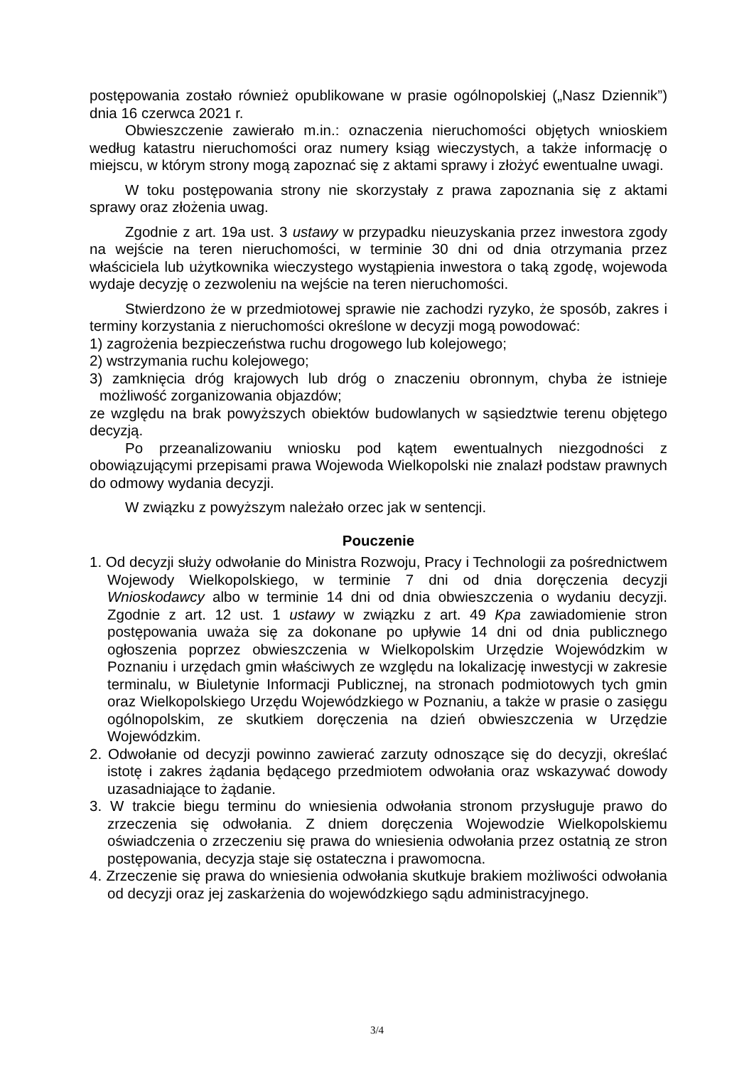postępowania zostało również opublikowane w prasie ogólnopolskiej („Nasz Dziennik”) dnia 16 czerwca 2021 r.
Obwieszczenie zawierało m.in.: oznaczenia nieruchomości objętych wnioskiem według katastru nieruchomości oraz numery ksiąg wieczystych, a także informację o miejscu, w którym strony mogą zapoznać się z aktami sprawy i złożyć ewentualne uwagi.
W toku postępowania strony nie skorzystały z prawa zapoznania się z aktami sprawy oraz złożenia uwag.
Zgodnie z art. 19a ust. 3 ustawy w przypadku nieuzyskania przez inwestora zgody na wejście na teren nieruchomości, w terminie 30 dni od dnia otrzymania przez właściciela lub użytkownika wieczystego wystąpienia inwestora o taką zgodę, wojewoda wydaje decyzję o zezwoleniu na wejście na teren nieruchomości.
Stwierdzono że w przedmiotowej sprawie nie zachodzi ryzyko, że sposób, zakres i terminy korzystania z nieruchomości określone w decyzji mogą powodować:
1) zagrożenia bezpieczeństwa ruchu drogowego lub kolejowego;
2) wstrzymania ruchu kolejowego;
3) zamknięcia dróg krajowych lub dróg o znaczeniu obronnym, chyba że istnieje możliwość zorganizowania objazdów;
ze względu na brak powyższych obiektów budowlanych w sąsiedztwie terenu objętego decyzją.
Po przeanalizowaniu wniosku pod kątem ewentualnych niezgodności z obowiązującymi przepisami prawa Wojewoda Wielkopolski nie znalazł podstaw prawnych do odmowy wydania decyzji.
W związku z powyższym należało orzec jak w sentencji.
Pouczenie
1. Od decyzji służy odwołanie do Ministra Rozwoju, Pracy i Technologii za pośrednictwem Wojewody Wielkopolskiego, w terminie 7 dni od dnia doręczenia decyzji Wnioskodawcy albo w terminie 14 dni od dnia obwieszczenia o wydaniu decyzji. Zgodnie z art. 12 ust. 1 ustawy w związku z art. 49 Kpa zawiadomienie stron postępowania uważa się za dokonane po upływie 14 dni od dnia publicznego ogłoszenia poprzez obwieszczenia w Wielkopolskim Urzędzie Wojewódzkim w Poznaniu i urzędach gmin właściwych ze względu na lokalizację inwestycji w zakresie terminalu, w Biuletynie Informacji Publicznej, na stronach podmiotowych tych gmin oraz Wielkopolskiego Urzędu Wojewódzkiego w Poznaniu, a także w prasie o zasięgu ogólnopolskim, ze skutkiem doręczenia na dzień obwieszczenia w Urzędzie Wojewódzkim.
2. Odwołanie od decyzji powinno zawierać zarzuty odnoszące się do decyzji, określać istotę i zakres żądania będącego przedmiotem odwołania oraz wskazywać dowody uzasadniające to żądanie.
3. W trakcie biegu terminu do wniesienia odwołania stronom przysługuje prawo do zrzeczenia się odwołania. Z dniem doręczenia Wojewodzie Wielkopolskiemu oświadczenia o zrzeczeniu się prawa do wniesienia odwołania przez ostatnią ze stron postępowania, decyzja staje się ostateczna i prawomocna.
4. Zrzeczenie się prawa do wniesienia odwołania skutkuje brakiem możliwości odwołania od decyzji oraz jej zaskarżenia do wojewódzkiego sądu administracyjnego.
3/4